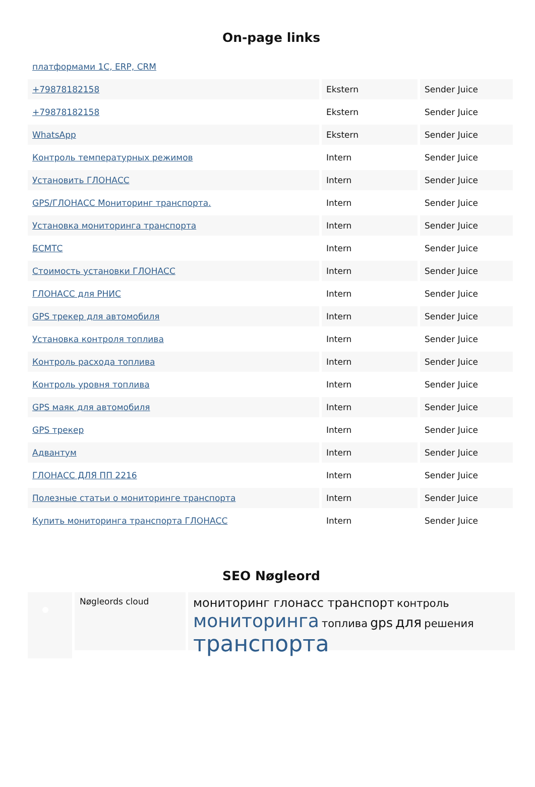On-page links
| платформами 1С, ERP, CRM | | |
| +79878182158 | Ekstern | Sender Juice |
| +79878182158 | Ekstern | Sender Juice |
| WhatsApp | Ekstern | Sender Juice |
| Контроль температурных режимов | Intern | Sender Juice |
| Установить ГЛОНАСС | Intern | Sender Juice |
| GPS/ГЛОНАСС Мониторинг транспорта. | Intern | Sender Juice |
| Установка мониторинга транспорта | Intern | Sender Juice |
| БСМТС | Intern | Sender Juice |
| Стоимость установки ГЛОНАСС | Intern | Sender Juice |
| ГЛОНАСС для РНИС | Intern | Sender Juice |
| GPS трекер для автомобиля | Intern | Sender Juice |
| Установка контроля топлива | Intern | Sender Juice |
| Контроль расхода топлива | Intern | Sender Juice |
| Контроль уровня топлива | Intern | Sender Juice |
| GPS маяк для автомобиля | Intern | Sender Juice |
| GPS трекер | Intern | Sender Juice |
| Адвантум | Intern | Sender Juice |
| ГЛОНАСС ДЛЯ ПП 2216 | Intern | Sender Juice |
| Полезные статьи о мониторинге транспорта | Intern | Sender Juice |
| Купить мониторинга транспорта ГЛОНАСС | Intern | Sender Juice |
SEO Nøgleord
Nøgleords cloud
мониторинг глонасс транспорт контроль мониторинга топлива gps для решения транспорта